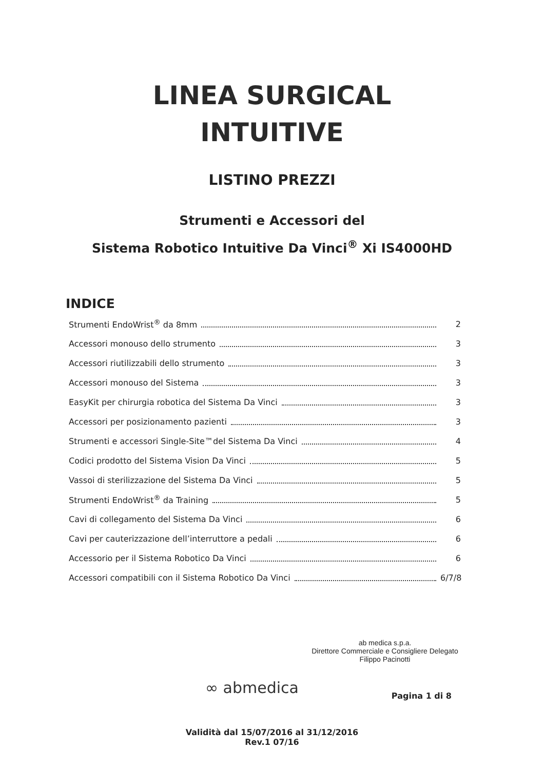LINEA SURGICAL
INTUITIVE
LISTINO PREZZI
Strumenti e Accessori del
Sistema Robotico Intuitive Da Vinci<sup>®</sup> Xi IS4000HD
INDICE
Strumenti EndoWrist<sup>®</sup> da 8mm 2
Accessori monouso dello strumento 3
Accessori riutilizzabili dello strumento 3
Accessori monouso del Sistema 3
EasyKit per chirurgia robotica del Sistema Da Vinci 3
Accessori per posizionamento pazienti 3
Strumenti e accessori Single-Site™del Sistema Da Vinci 4
Codici prodotto del Sistema Vision Da Vinci 5
Vassoi di sterilizzazione del Sistema Da Vinci 5
Strumenti EndoWrist<sup>®</sup> da Training 5
Cavi di collegamento del Sistema Da Vinci 6
Cavi per cauterizzazione dell’interruttore a pedali 6
Accessorio per il Sistema Robotico Da Vinci 6
Accessori compatibili con il Sistema Robotico Da Vinci 6/7/8
ab medica s.p.a.
Direttore Commerciale e Consigliere Delegato
Filippo Pacinotti
∞ abmedica
Validità dal 15/07/2016 al 31/12/2016
Rev.1 07/16
Pagina 1 di 8